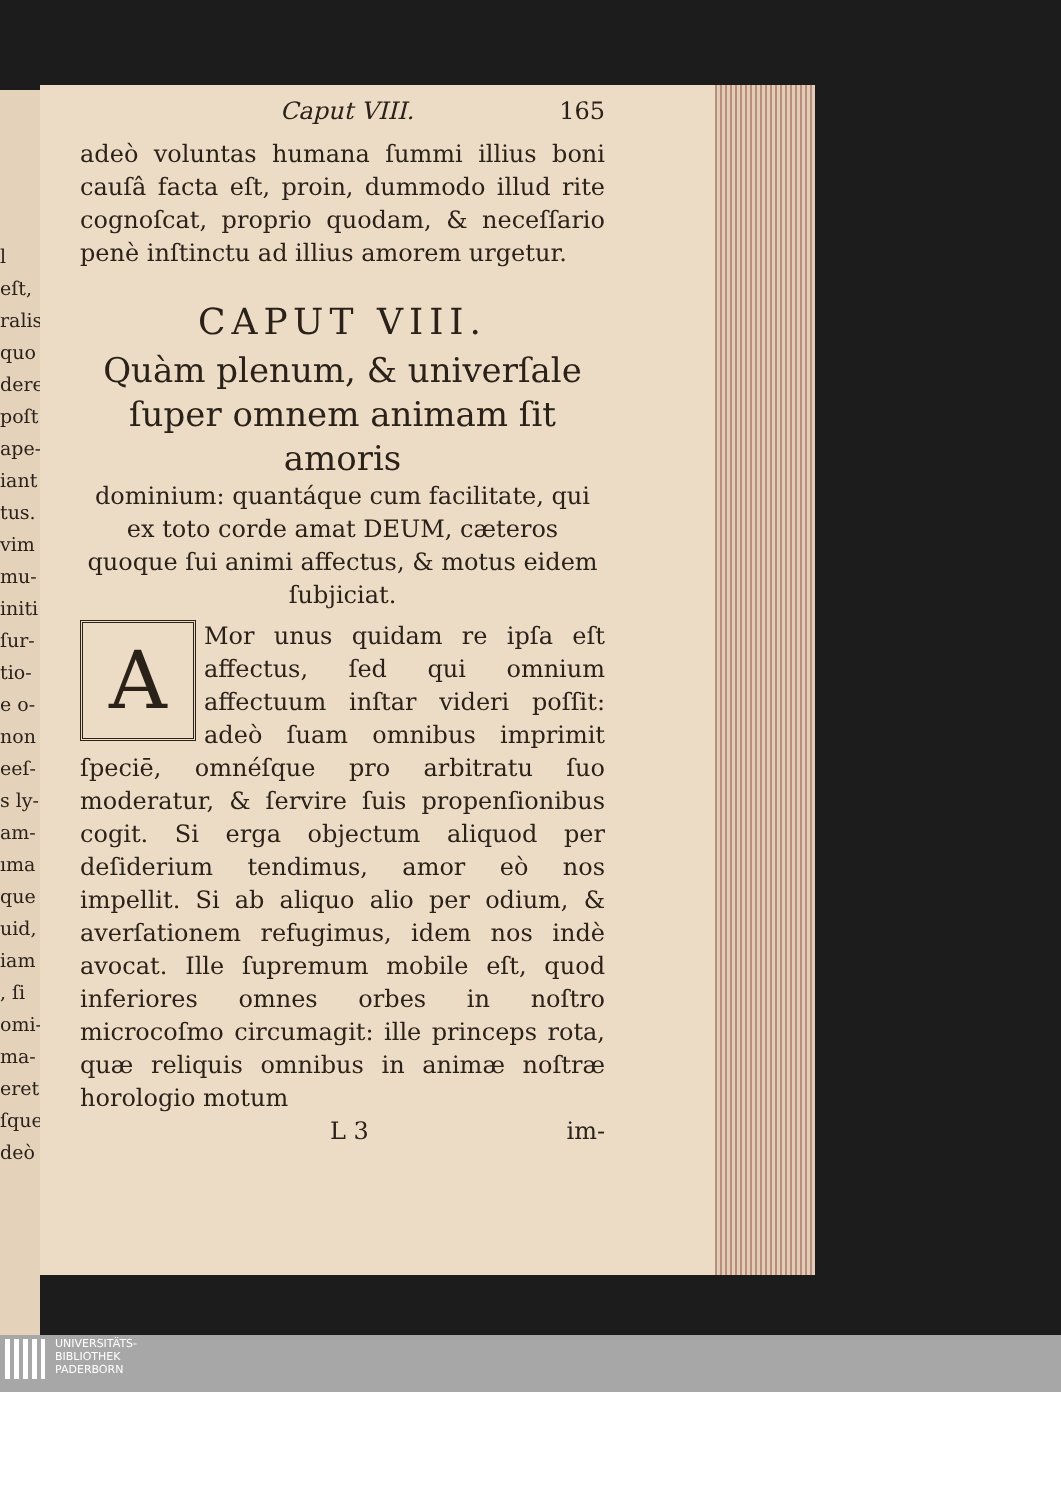l eſt,
ralis
quo
dere
poſt
ape-
iant
tus.
vim
mu-
initi
ſur-
tio-
e o-
non
eeſ-
s ly-
am-
ıma
que
uid,
iam
, ſi
omi-
ma-
eret
ſque
deò
Caput VIII. 165
adeò voluntas humana ſummi illius boni cauſâ facta eſt, proin, dummodo illud rite cognoſcat, proprio quodam, & neceſſario penè inſtinctu ad illius amorem urgetur.
CAPUT VIII.
Quàm plenum, & univerſale ſuper omnem animam ſit amoris
dominium: quantáque cum facilitate, qui ex toto corde amat DEUM, cæteros quoque ſui animi affectus, & motus eidem ſubjiciat.
AMor unus quidam re ipſa eſt affectus, ſed qui omnium affectuum inſtar videri poſſit: adeò ſuam omnibus imprimit ſpeciē, omnéſque pro arbitratu ſuo moderatur, & ſervire ſuis propenſionibus cogit. Si erga objectum aliquod per deſiderium tendimus, amor eò nos impellit. Si ab aliquo alio per odium, & averſationem refugimus, idem nos indè avocat. Ille ſupremum mobile eſt, quod inferiores omnes orbes in noſtro microcoſmo circumagit: ille princeps rota, quæ reliquis omnibus in animæ noſtræ horologio motum
L 3 im-
UNIVERSITÄTS-
BIBLIOTHEK
PADERBORN